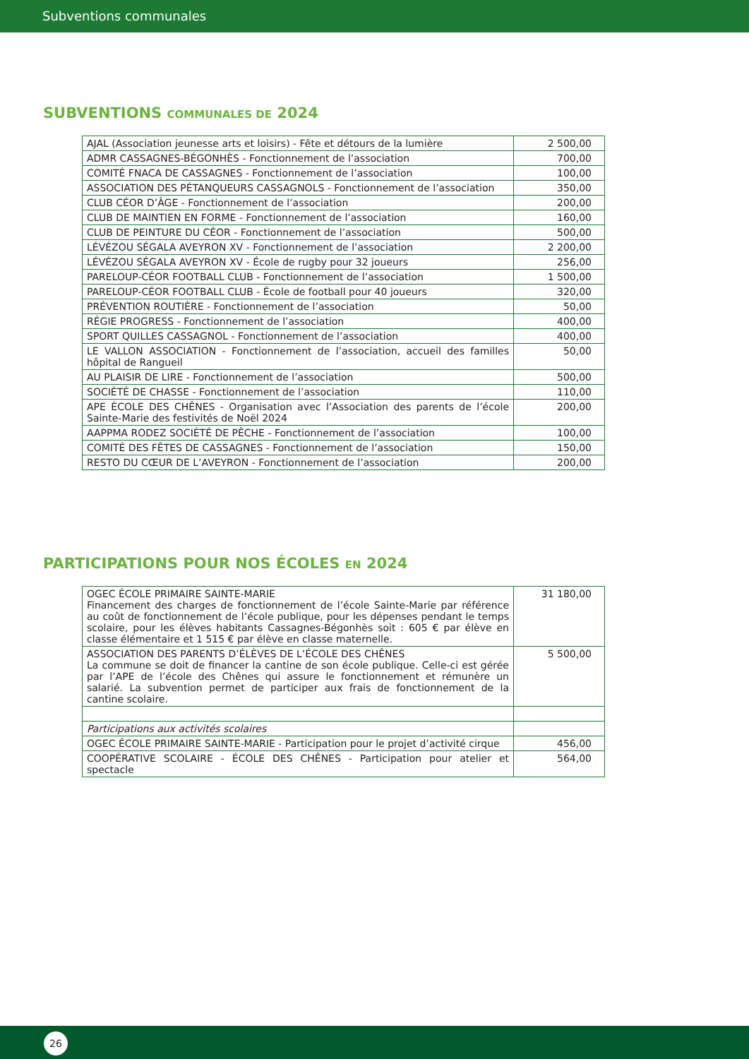Subventions communales
SUBVENTIONS COMMUNALES DE 2024
| AJAL (Association jeunesse arts et loisirs) - Fête et détours de la lumière | 2 500,00 |
| ADMR CASSAGNES-BÉGONHÈS - Fonctionnement de l’association | 700,00 |
| COMITÉ FNACA DE CASSAGNES - Fonctionnement de l’association | 100,00 |
| ASSOCIATION DES PÉTANQUEURS CASSAGNOLS - Fonctionnement de l’association | 350,00 |
| CLUB CÉOR D’ÂGE - Fonctionnement de l’association | 200,00 |
| CLUB DE MAINTIEN EN FORME - Fonctionnement de l’association | 160,00 |
| CLUB DE PEINTURE DU CÉOR - Fonctionnement de l’association | 500,00 |
| LÉVÉZOU SÉGALA AVEYRON XV - Fonctionnement de l’association | 2 200,00 |
| LÉVÉZOU SÉGALA AVEYRON XV - École de rugby pour 32 joueurs | 256,00 |
| PARELOUP-CÉOR FOOTBALL CLUB - Fonctionnement de l’association | 1 500,00 |
| PARELOUP-CÉOR FOOTBALL CLUB - École de football pour 40 joueurs | 320,00 |
| PRÉVENTION ROUTIÈRE - Fonctionnement de l’association | 50,00 |
| RÉGIE PROGRESS - Fonctionnement de l’association | 400,00 |
| SPORT QUILLES CASSAGNOL - Fonctionnement de l’association | 400,00 |
| LE VALLON ASSOCIATION - Fonctionnement de l’association, accueil des familles hôpital de Rangueil | 50,00 |
| AU PLAISIR DE LIRE - Fonctionnement de l’association | 500,00 |
| SOCIÉTÉ DE CHASSE - Fonctionnement de l’association | 110,00 |
| APE ÉCOLE DES CHÊNES - Organisation avec l’Association des parents de l’école Sainte-Marie des festivités de Noël 2024 | 200,00 |
| AAPPMA RODEZ SOCIÉTÉ DE PÊCHE - Fonctionnement de l’association | 100,00 |
| COMITÉ DES FÊTES DE CASSAGNES - Fonctionnement de l’association | 150,00 |
| RESTO DU CŒUR DE L’AVEYRON - Fonctionnement de l’association | 200,00 |
PARTICIPATIONS POUR NOS ÉCOLES EN 2024
| OGEC ÉCOLE PRIMAIRE SAINTE-MARIE Financement des charges de fonctionnement de l’école Sainte-Marie par référence au coût de fonctionnement de l’école publique, pour les dépenses pendant le temps scolaire, pour les élèves habitants Cassagnes-Bégonhès soit : 605 € par élève en classe élémentaire et 1 515 € par élève en classe maternelle. | 31 180,00 |
| ASSOCIATION DES PARENTS D’ÉLÈVES DE L’ÉCOLE DES CHÊNES La commune se doit de financer la cantine de son école publique. Celle-ci est gérée par l’APE de l’école des Chênes qui assure le fonctionnement et rémunère un salarié. La subvention permet de participer aux frais de fonctionnement de la cantine scolaire. | 5 500,00 |
| Participations aux activités scolaires | |
| OGEC ÉCOLE PRIMAIRE SAINTE-MARIE - Participation pour le projet d’activité cirque | 456,00 |
| COOPÉRATIVE SCOLAIRE - ÉCOLE DES CHÊNES - Participation pour atelier et spectacle | 564,00 |
26